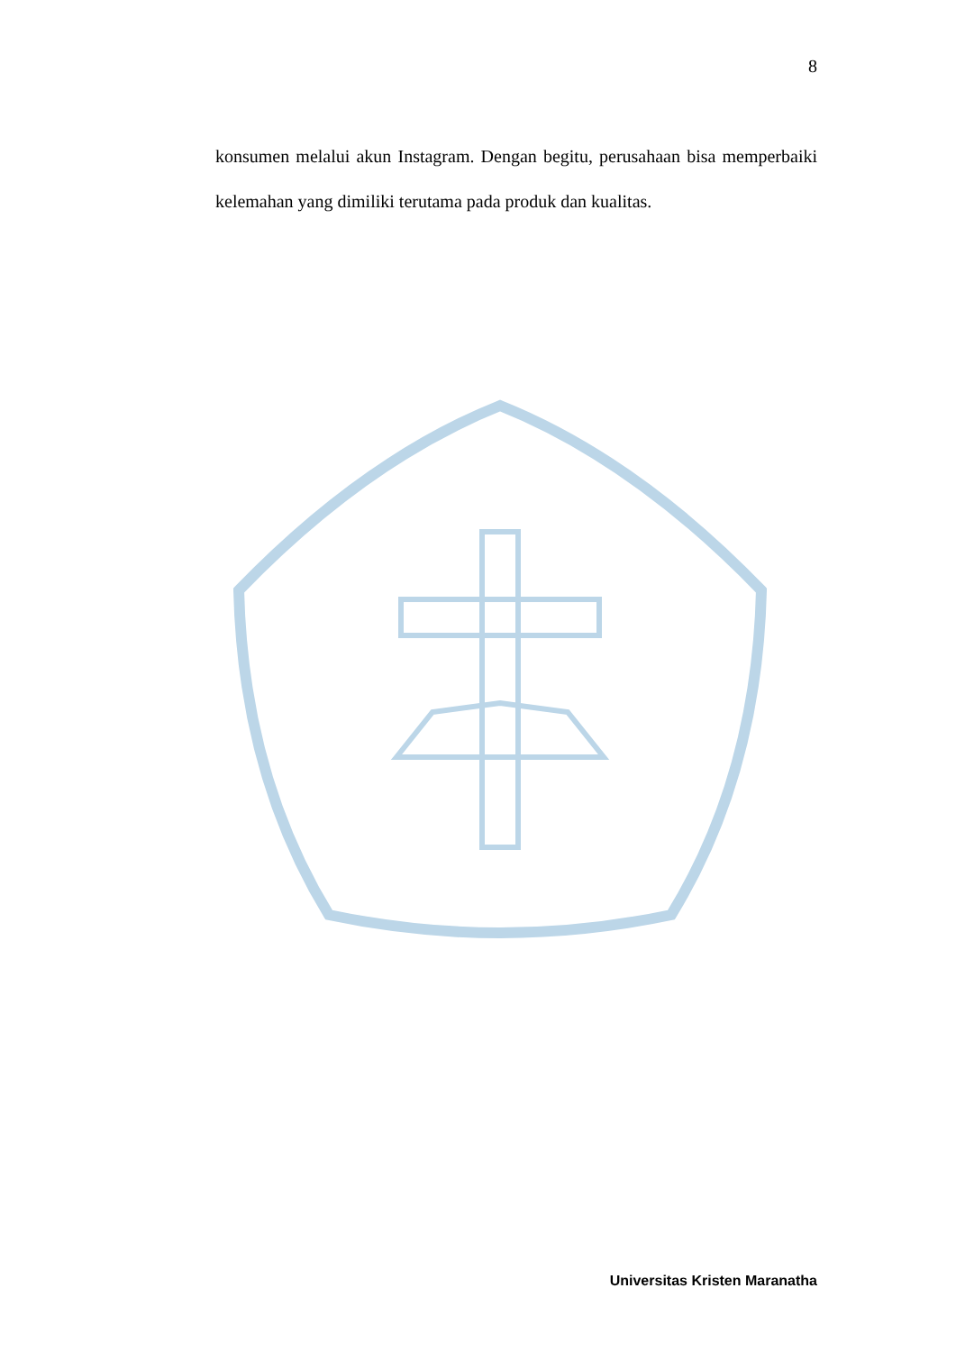8
konsumen melalui akun Instagram. Dengan begitu, perusahaan bisa memperbaiki kelemahan yang dimiliki terutama pada produk dan kualitas.
Universitas Kristen Maranatha